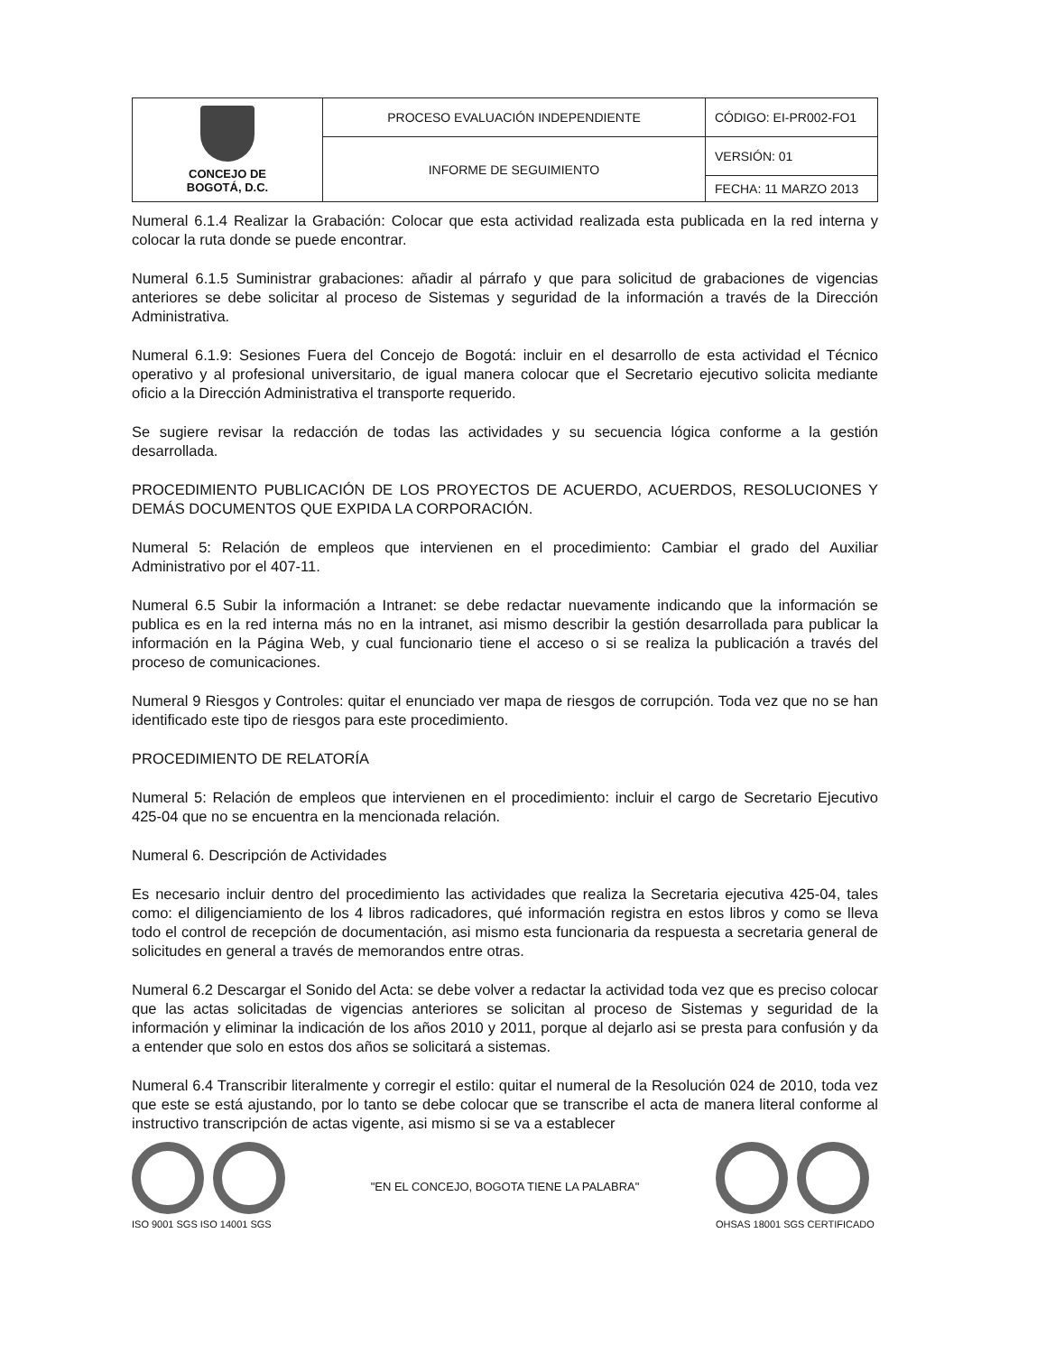| CONCEJO DE BOGOTÁ, D.C. | PROCESO EVALUACIÓN INDEPENDIENTE | CÓDIGO: EI-PR002-FO1 |
| | INFORME DE SEGUIMIENTO | VERSIÓN: 01 |
| | | FECHA: 11 MARZO 2013 |
Numeral 6.1.4 Realizar la Grabación: Colocar que esta actividad realizada esta publicada en la red interna y colocar la ruta donde se puede encontrar.
Numeral 6.1.5 Suministrar grabaciones: añadir al párrafo y que para solicitud de grabaciones de vigencias anteriores se debe solicitar al proceso de Sistemas y seguridad de la información a través de la Dirección Administrativa.
Numeral 6.1.9: Sesiones Fuera del Concejo de Bogotá: incluir en el desarrollo de esta actividad el Técnico operativo y al profesional universitario, de igual manera colocar que el Secretario ejecutivo solicita mediante oficio a la Dirección Administrativa el transporte requerido.
Se sugiere revisar la redacción de todas las actividades y su secuencia lógica conforme a la gestión desarrollada.
PROCEDIMIENTO PUBLICACIÓN DE LOS PROYECTOS DE ACUERDO, ACUERDOS, RESOLUCIONES Y DEMÁS DOCUMENTOS QUE EXPIDA LA CORPORACIÓN.
Numeral 5: Relación de empleos que intervienen en el procedimiento: Cambiar el grado del Auxiliar Administrativo por el 407-11.
Numeral 6.5 Subir la información a Intranet: se debe redactar nuevamente indicando que la información se publica es en la red interna más no en la intranet, asi mismo describir la gestión desarrollada para publicar la información en la Página Web, y cual funcionario tiene el acceso o si se realiza la publicación a través del proceso de comunicaciones.
Numeral 9 Riesgos y Controles: quitar el enunciado ver mapa de riesgos de corrupción. Toda vez que no se han identificado este tipo de riesgos para este procedimiento.
PROCEDIMIENTO DE RELATORÍA
Numeral 5: Relación de empleos que intervienen en el procedimiento: incluir el cargo de Secretario Ejecutivo 425-04 que no se encuentra en la mencionada relación.
Numeral 6. Descripción de Actividades
Es necesario incluir dentro del procedimiento las actividades que realiza la Secretaria ejecutiva 425-04, tales como: el diligenciamiento de los 4 libros radicadores, qué información registra en estos libros y como se lleva todo el control de recepción de documentación, asi mismo esta funcionaria da respuesta a secretaria general de solicitudes en general a través de memorandos entre otras.
Numeral 6.2 Descargar el Sonido del Acta: se debe volver a redactar la actividad toda vez que es preciso colocar que las actas solicitadas de vigencias anteriores se solicitan al proceso de Sistemas y seguridad de la información y eliminar la indicación de los años 2010 y 2011, porque al dejarlo asi se presta para confusión y da a entender que solo en estos dos años se solicitará a sistemas.
Numeral 6.4 Transcribir literalmente y corregir el estilo: quitar el numeral de la Resolución 024 de 2010, toda vez que este se está ajustando, por lo tanto se debe colocar que se transcribe el acta de manera literal conforme al instructivo transcripción de actas vigente, asi mismo si se va a establecer
ISO 9001 SGS ISO 14001 SGS
"EN EL CONCEJO, BOGOTA TIENE LA PALABRA"
OHSAS 18001 SGS CERTIFICADO